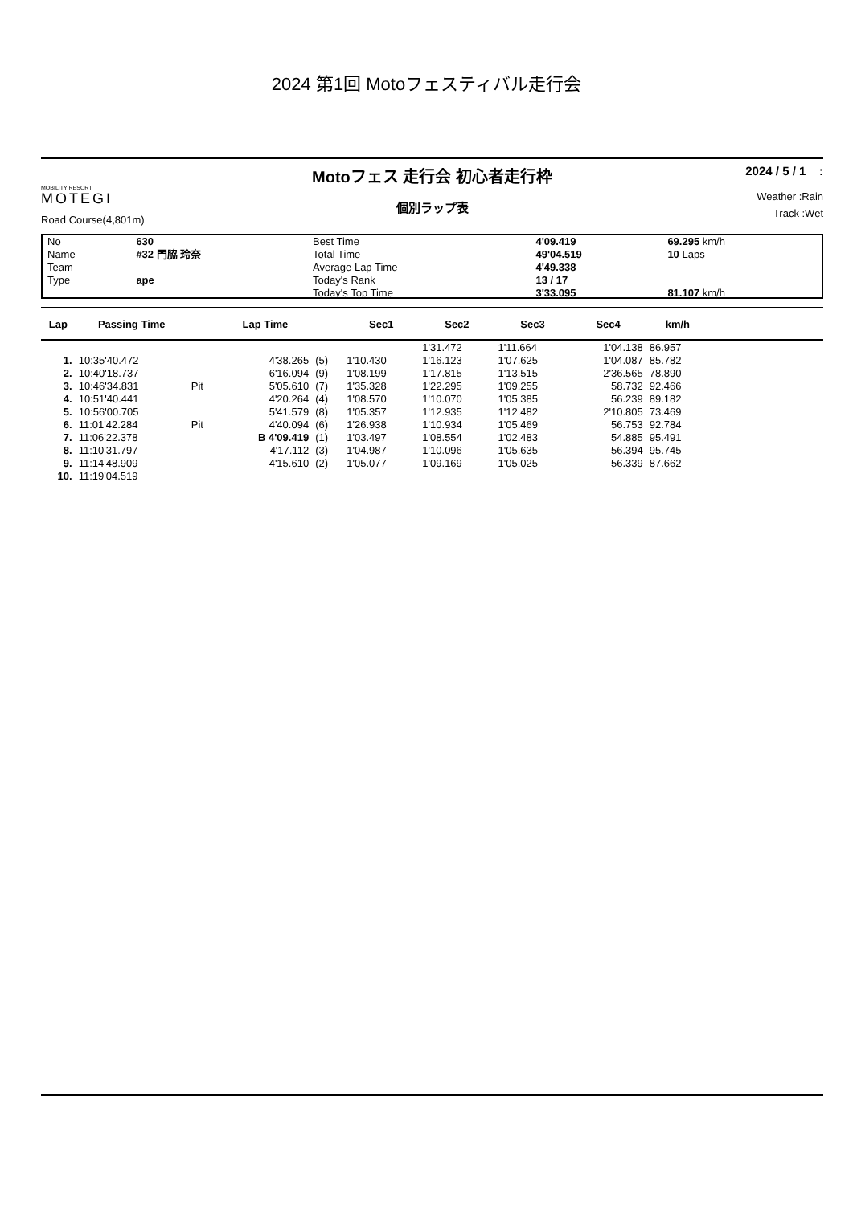2024 第1回 Motoフェスティバル走行会
MOBILITY RESORT
MOTEGI
Road Course(4,801m)
Motoフェス 走行会 初心者走行枠
個別ラップ表
2024 / 5 / 1 :
Weather :Rain
Track :Wet
| No | 630 | Best Time | 4'09.419 | 69.295 km/h |
| Name | #32 門脇 玲奈 | Total Time | 49'04.519 | 10 Laps |
| Team | | Average Lap Time | 4'49.338 | |
| Type | ape | Today's Rank | 13 / 17 | |
| | | Today's Top Time | 3'33.095 | 81.107 km/h |
| Lap | Passing Time | | Lap Time | | Sec1 | Sec2 | Sec3 | Sec4 | km/h | |
| --- | --- | --- | --- | --- | --- | --- | --- | --- | --- | --- |
| | | | | | | 1'31.472 | 1'11.664 | 1'04.138 | 86.957 | |
| 1. | 10:35'40.472 | | 4'38.265 | (5) | 1'10.430 | 1'16.123 | 1'07.625 | 1'04.087 | 85.782 | |
| 2. | 10:40'18.737 | | 6'16.094 | (9) | 1'08.199 | 1'17.815 | 1'13.515 | 2'36.565 | 78.890 | |
| 3. | 10:46'34.831 | Pit | 5'05.610 | (7) | 1'35.328 | 1'22.295 | 1'09.255 | 58.732 | 92.466 | |
| 4. | 10:51'40.441 | | 4'20.264 | (4) | 1'08.570 | 1'10.070 | 1'05.385 | 56.239 | 89.182 | |
| 5. | 10:56'00.705 | | 5'41.579 | (8) | 1'05.357 | 1'12.935 | 1'12.482 | 2'10.805 | 73.469 | |
| 6. | 11:01'42.284 | Pit | 4'40.094 | (6) | 1'26.938 | 1'10.934 | 1'05.469 | 56.753 | 92.784 | |
| 7. | 11:06'22.378 | | B 4'09.419 | (1) | 1'03.497 | 1'08.554 | 1'02.483 | 54.885 | 95.491 | |
| 8. | 11:10'31.797 | | 4'17.112 | (3) | 1'04.987 | 1'10.096 | 1'05.635 | 56.394 | 95.745 | |
| 9. | 11:14'48.909 | | 4'15.610 | (2) | 1'05.077 | 1'09.169 | 1'05.025 | 56.339 | 87.662 | |
| 10. | 11:19'04.519 | | | | | | | | | |